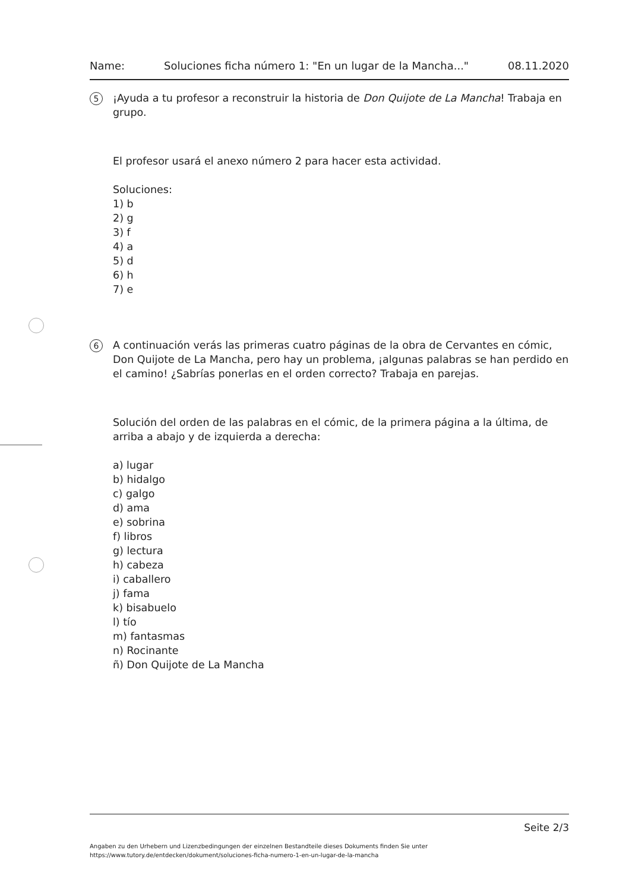Name: Soluciones ficha número 1: "En un lugar de la Mancha..." 08.11.2020
5
¡Ayuda a tu profesor a reconstruir la historia de Don Quijote de La Mancha! Trabaja en grupo.
El profesor usará el anexo número 2 para hacer esta actividad.
Soluciones:
1) b
2) g
3) f
4) a
5) d
6) h
7) e
6
A continuación verás las primeras cuatro páginas de la obra de Cervantes en cómic, Don Quijote de La Mancha, pero hay un problema, ¡algunas palabras se han perdido en el camino! ¿Sabrías ponerlas en el orden correcto? Trabaja en parejas.
Solución del orden de las palabras en el cómic, de la primera página a la última, de arriba a abajo y de izquierda a derecha:
a) lugar
b) hidalgo
c) galgo
d) ama
e) sobrina
f) libros
g) lectura
h) cabeza
i) caballero
j) fama
k) bisabuelo
l) tío
m) fantasmas
n) Rocinante
ñ) Don Quijote de La Mancha
Seite 2/3
Angaben zu den Urhebern und Lizenzbedingungen der einzelnen Bestandteile dieses Dokuments finden Sie unter
https://www.tutory.de/entdecken/dokument/soluciones-ficha-numero-1-en-un-lugar-de-la-mancha